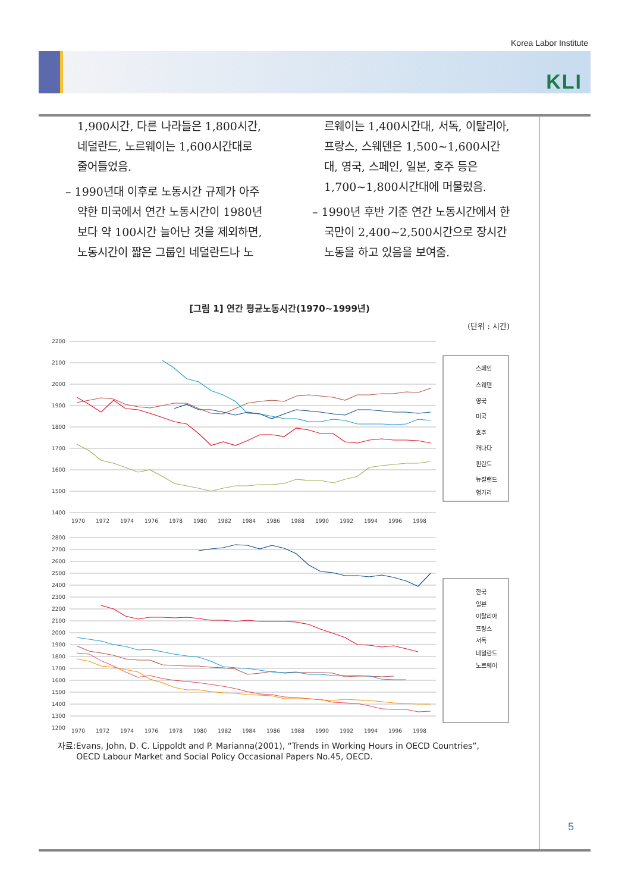Korea Labor Institute
KLI
1,900시간, 다른 나라들은 1,800시간, 네덜란드, 노르웨이는 1,600시간대로 줄어들었음.
– 1990년대 이후로 노동시간 규제가 아주 약한 미국에서 연간 노동시간이 1980년보다 약 100시간 늘어난 것을 제외하면, 노동시간이 짧은 그룹인 네덜란드나 노
르웨이는 1,400시간대, 서독, 이탈리아, 프랑스, 스웨덴은 1,500~1,600시간대, 영국, 스페인, 일본, 호주 등은 1,700~1,800시간대에 머물렀음.
– 1990년 후반 기준 연간 노동시간에서 한국만이 2,400~2,500시간으로 장시간 노동을 하고 있음을 보여줌.
[그림 1] 연간 평균노동시간(1970~1999년)
(단위 : 시간)
2200
2100
2000
1900
1800
1700
1600
1500
1400
1970
1972
1974
1976
1978
1980
1982
1984
1986
1988
1990
1992
1994
1996
1998
스페인
스웨덴
영국
미국
호주
캐나다
핀란드
뉴질랜드
헝가리
2800
2700
2600
2500
2400
2300
2200
2100
2000
1900
1800
1700
1600
1500
1400
1300
1200
1970
1972
1974
1976
1978
1980
1982
1984
1986
1988
1990
1992
1994
1996
1998
한국
일본
이탈리아
프랑스
서독
네덜란드
노르웨이
자료:Evans, John, D. C. Lippoldt and P. Marianna(2001), “Trends in Working Hours in OECD Countries”,
OECD Labour Market and Social Policy Occasional Papers No.45, OECD.
5